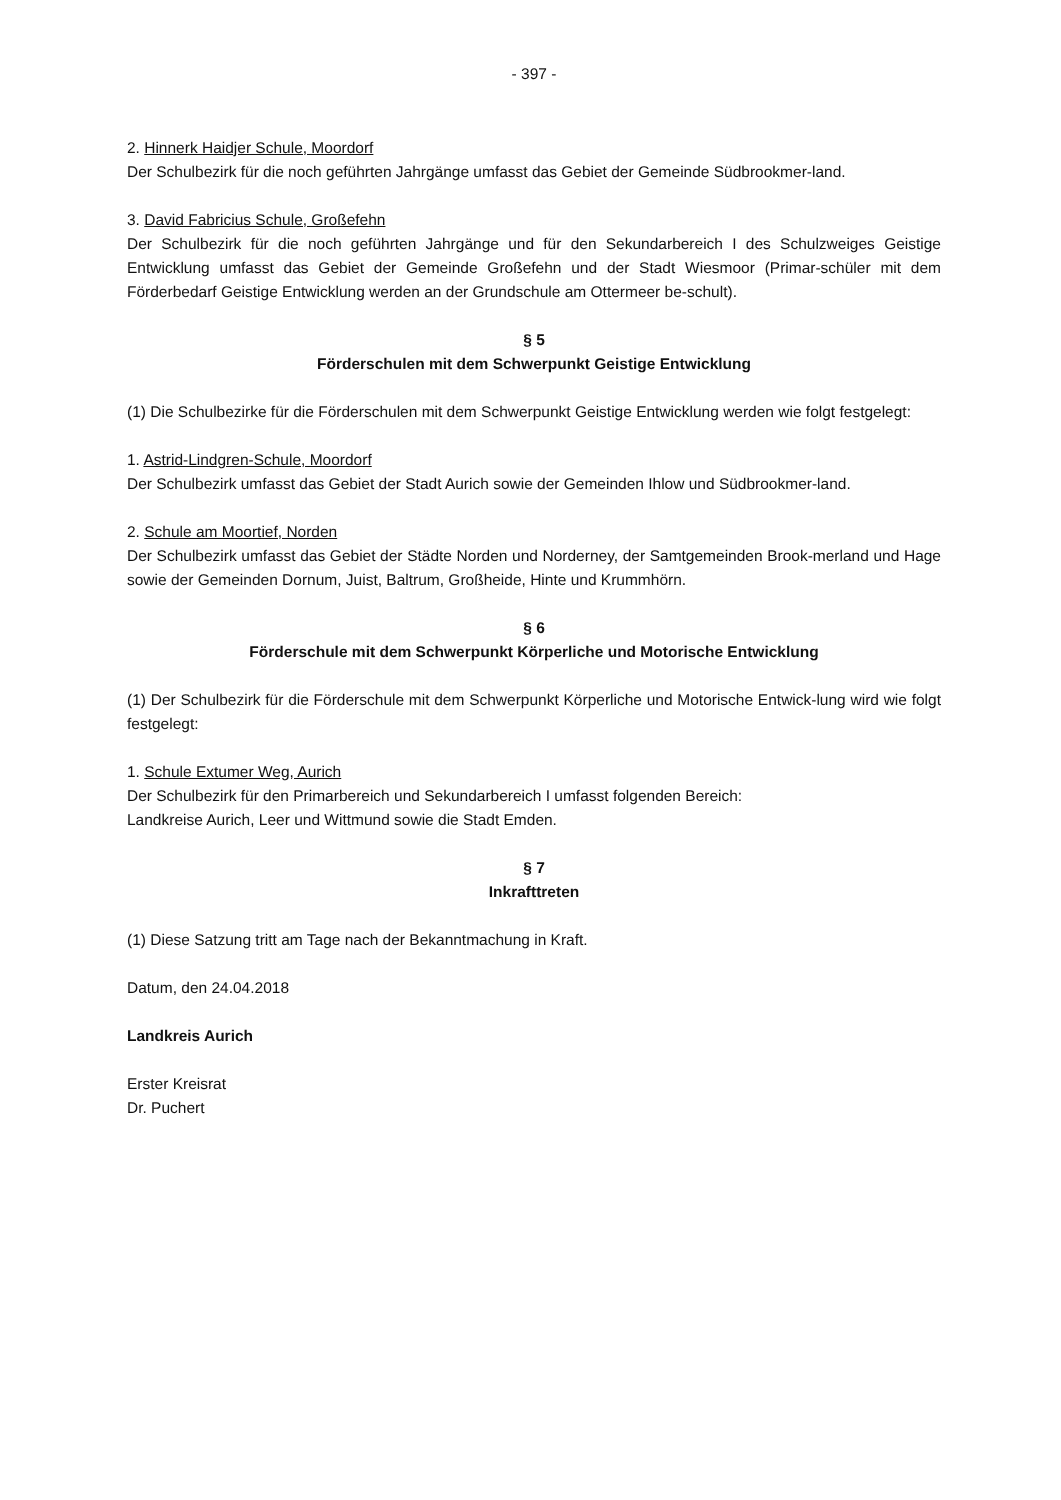- 397 -
2. Hinnerk Haidjer Schule, Moordorf
Der Schulbezirk für die noch geführten Jahrgänge umfasst das Gebiet der Gemeinde Südbrookmer-land.
3. David Fabricius Schule, Großefehn
Der Schulbezirk für die noch geführten Jahrgänge und für den Sekundarbereich I des Schulzweiges Geistige Entwicklung umfasst das Gebiet der Gemeinde Großefehn und der Stadt Wiesmoor (Primar-schüler mit dem Förderbedarf Geistige Entwicklung werden an der Grundschule am Ottermeer be-schult).
§ 5
Förderschulen mit dem Schwerpunkt Geistige Entwicklung
(1) Die Schulbezirke für die Förderschulen mit dem Schwerpunkt Geistige Entwicklung werden wie folgt festgelegt:
1. Astrid-Lindgren-Schule, Moordorf
Der Schulbezirk umfasst das Gebiet der Stadt Aurich sowie der Gemeinden Ihlow und Südbrookmer-land.
2. Schule am Moortief, Norden
Der Schulbezirk umfasst das Gebiet der Städte Norden und Norderney, der Samtgemeinden Brook-merland und Hage sowie der Gemeinden Dornum, Juist, Baltrum, Großheide, Hinte und Krummhörn.
§ 6
Förderschule mit dem Schwerpunkt Körperliche und Motorische Entwicklung
(1) Der Schulbezirk für die Förderschule mit dem Schwerpunkt Körperliche und Motorische Entwick-lung wird wie folgt festgelegt:
1. Schule Extumer Weg, Aurich
Der Schulbezirk für den Primarbereich und Sekundarbereich I umfasst folgenden Bereich:
Landkreise Aurich, Leer und Wittmund sowie die Stadt Emden.
§ 7
Inkrafttreten
(1) Diese Satzung tritt am Tage nach der Bekanntmachung in Kraft.
Datum, den 24.04.2018
Landkreis Aurich
Erster Kreisrat
Dr. Puchert